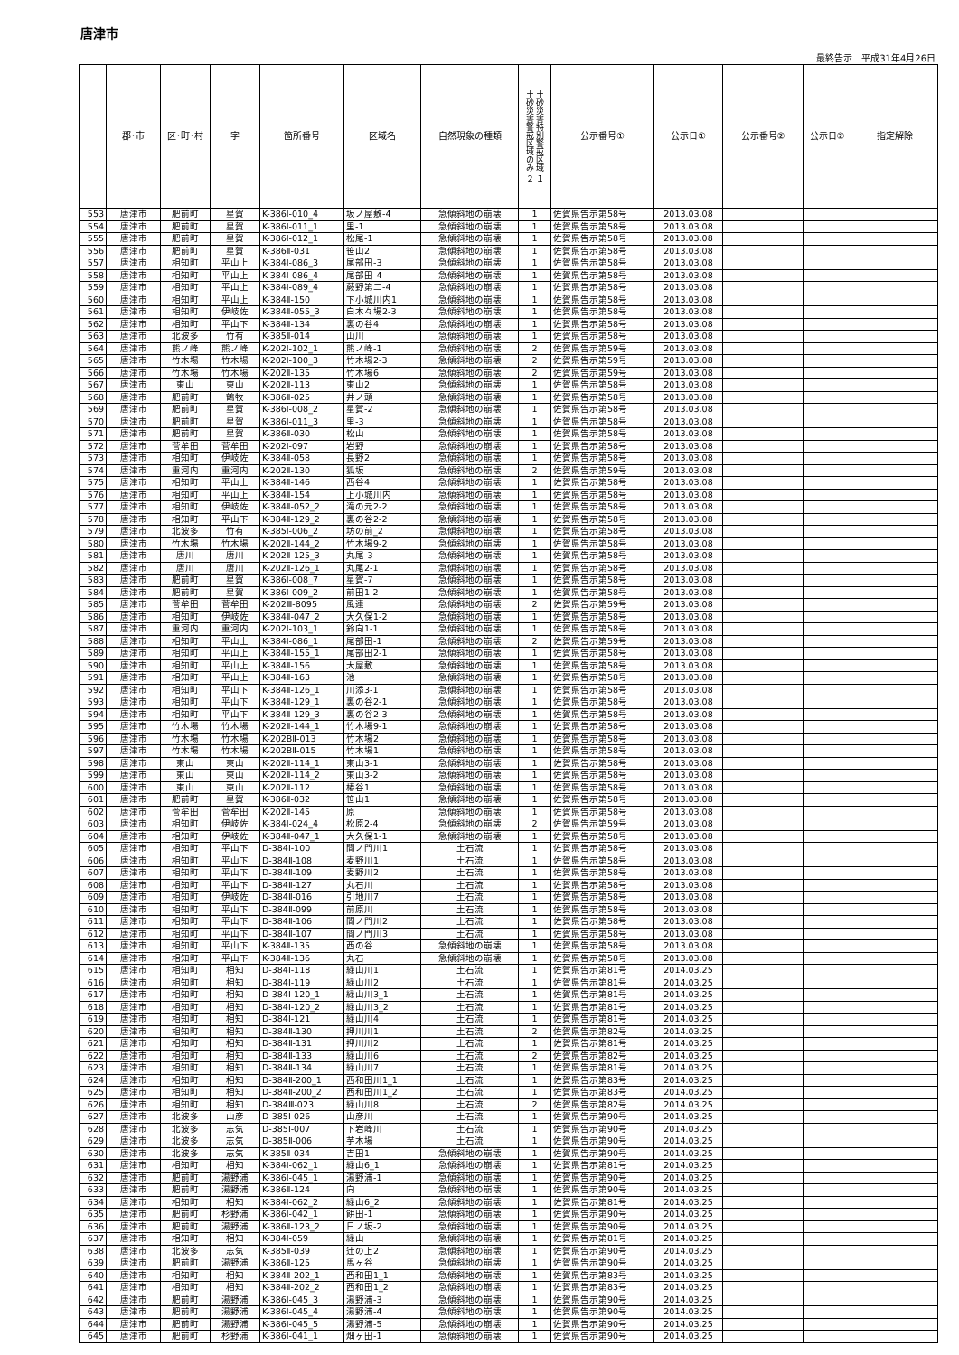唐津市
最終告示　平成31年4月26日
| | 郡･市 | 区･町･村 | 字 | 箇所番号 | 区域名 | 自然現象の種類 | 土砂災害特別警戒区域 １ 土砂災害警戒区域のみ ２ | 公示番号① | 公示日① | 公示番号② | 公示日② | 指定解除 |
| --- | --- | --- | --- | --- | --- | --- | --- | --- | --- | --- | --- | --- |
| 553 | 唐津市 | 肥前町 | 星賀 | K-386Ⅰ-010_4 | 坂ノ屋敷-4 | 急傾斜地の崩壊 | 1 | 佐賀県告示第58号 | 2013.03.08 | | | |
| 554 | 唐津市 | 肥前町 | 星賀 | K-386Ⅰ-011_1 | 里-1 | 急傾斜地の崩壊 | 1 | 佐賀県告示第58号 | 2013.03.08 | | | |
| 555 | 唐津市 | 肥前町 | 星賀 | K-386Ⅰ-012_1 | 松尾-1 | 急傾斜地の崩壊 | 1 | 佐賀県告示第58号 | 2013.03.08 | | | |
| 556 | 唐津市 | 肥前町 | 星賀 | K-386Ⅱ-031 | 笹山2 | 急傾斜地の崩壊 | 1 | 佐賀県告示第58号 | 2013.03.08 | | | |
| 557 | 唐津市 | 相知町 | 平山上 | K-384Ⅰ-086_3 | 尾部田-3 | 急傾斜地の崩壊 | 1 | 佐賀県告示第58号 | 2013.03.08 | | | |
| 558 | 唐津市 | 相知町 | 平山上 | K-384Ⅰ-086_4 | 尾部田-4 | 急傾斜地の崩壊 | 1 | 佐賀県告示第58号 | 2013.03.08 | | | |
| 559 | 唐津市 | 相知町 | 平山上 | K-384Ⅰ-089_4 | 蕨野第二-4 | 急傾斜地の崩壊 | 1 | 佐賀県告示第58号 | 2013.03.08 | | | |
| 560 | 唐津市 | 相知町 | 平山上 | K-384Ⅱ-150 | 下小城川内1 | 急傾斜地の崩壊 | 1 | 佐賀県告示第58号 | 2013.03.08 | | | |
| 561 | 唐津市 | 相知町 | 伊岐佐 | K-384Ⅱ-055_3 | 白木々場2-3 | 急傾斜地の崩壊 | 1 | 佐賀県告示第58号 | 2013.03.08 | | | |
| 562 | 唐津市 | 相知町 | 平山下 | K-384Ⅱ-134 | 裏の谷4 | 急傾斜地の崩壊 | 1 | 佐賀県告示第58号 | 2013.03.08 | | | |
| 563 | 唐津市 | 北波多 | 竹有 | K-385Ⅱ-014 | 山川 | 急傾斜地の崩壊 | 1 | 佐賀県告示第58号 | 2013.03.08 | | | |
| 564 | 唐津市 | 熊ノ峰 | 熊ノ峰 | K-202Ⅰ-102_1 | 熊ノ峰-1 | 急傾斜地の崩壊 | 2 | 佐賀県告示第59号 | 2013.03.08 | | | |
| 565 | 唐津市 | 竹木場 | 竹木場 | K-202Ⅰ-100_3 | 竹木場2-3 | 急傾斜地の崩壊 | 2 | 佐賀県告示第59号 | 2013.03.08 | | | |
| 566 | 唐津市 | 竹木場 | 竹木場 | K-202Ⅱ-135 | 竹木場6 | 急傾斜地の崩壊 | 2 | 佐賀県告示第59号 | 2013.03.08 | | | |
| 567 | 唐津市 | 東山 | 東山 | K-202Ⅱ-113 | 東山2 | 急傾斜地の崩壊 | 1 | 佐賀県告示第58号 | 2013.03.08 | | | |
| 568 | 唐津市 | 肥前町 | 鶴牧 | K-386Ⅱ-025 | 井ノ頭 | 急傾斜地の崩壊 | 1 | 佐賀県告示第58号 | 2013.03.08 | | | |
| 569 | 唐津市 | 肥前町 | 星賀 | K-386Ⅰ-008_2 | 星賀-2 | 急傾斜地の崩壊 | 1 | 佐賀県告示第58号 | 2013.03.08 | | | |
| 570 | 唐津市 | 肥前町 | 星賀 | K-386Ⅰ-011_3 | 里-3 | 急傾斜地の崩壊 | 1 | 佐賀県告示第58号 | 2013.03.08 | | | |
| 571 | 唐津市 | 肥前町 | 星賀 | K-386Ⅱ-030 | 松山 | 急傾斜地の崩壊 | 1 | 佐賀県告示第58号 | 2013.03.08 | | | |
| 572 | 唐津市 | 菅牟田 | 菅牟田 | K-202Ⅰ-097 | 岩野 | 急傾斜地の崩壊 | 1 | 佐賀県告示第58号 | 2013.03.08 | | | |
| 573 | 唐津市 | 相知町 | 伊岐佐 | K-384Ⅱ-058 | 長野2 | 急傾斜地の崩壊 | 1 | 佐賀県告示第58号 | 2013.03.08 | | | |
| 574 | 唐津市 | 重河内 | 重河内 | K-202Ⅱ-130 | 狐坂 | 急傾斜地の崩壊 | 2 | 佐賀県告示第59号 | 2013.03.08 | | | |
| 575 | 唐津市 | 相知町 | 平山上 | K-384Ⅱ-146 | 西谷4 | 急傾斜地の崩壊 | 1 | 佐賀県告示第58号 | 2013.03.08 | | | |
| 576 | 唐津市 | 相知町 | 平山上 | K-384Ⅱ-154 | 上小城川内 | 急傾斜地の崩壊 | 1 | 佐賀県告示第58号 | 2013.03.08 | | | |
| 577 | 唐津市 | 相知町 | 伊岐佐 | K-384Ⅱ-052_2 | 滝の元2-2 | 急傾斜地の崩壊 | 1 | 佐賀県告示第58号 | 2013.03.08 | | | |
| 578 | 唐津市 | 相知町 | 平山下 | K-384Ⅱ-129_2 | 裏の谷2-2 | 急傾斜地の崩壊 | 1 | 佐賀県告示第58号 | 2013.03.08 | | | |
| 579 | 唐津市 | 北波多 | 竹有 | K-385Ⅰ-006_2 | 坊の前_2 | 急傾斜地の崩壊 | 1 | 佐賀県告示第58号 | 2013.03.08 | | | |
| 580 | 唐津市 | 竹木場 | 竹木場 | K-202Ⅱ-144_2 | 竹木場9-2 | 急傾斜地の崩壊 | 1 | 佐賀県告示第58号 | 2013.03.08 | | | |
| 581 | 唐津市 | 唐川 | 唐川 | K-202Ⅱ-125_3 | 丸尾-3 | 急傾斜地の崩壊 | 1 | 佐賀県告示第58号 | 2013.03.08 | | | |
| 582 | 唐津市 | 唐川 | 唐川 | K-202Ⅱ-126_1 | 丸尾2-1 | 急傾斜地の崩壊 | 1 | 佐賀県告示第58号 | 2013.03.08 | | | |
| 583 | 唐津市 | 肥前町 | 星賀 | K-386Ⅰ-008_7 | 星賀-7 | 急傾斜地の崩壊 | 1 | 佐賀県告示第58号 | 2013.03.08 | | | |
| 584 | 唐津市 | 肥前町 | 星賀 | K-386Ⅰ-009_2 | 前田1-2 | 急傾斜地の崩壊 | 1 | 佐賀県告示第58号 | 2013.03.08 | | | |
| 585 | 唐津市 | 菅牟田 | 菅牟田 | K-202Ⅲ-8095 | 風連 | 急傾斜地の崩壊 | 2 | 佐賀県告示第59号 | 2013.03.08 | | | |
| 586 | 唐津市 | 相知町 | 伊岐佐 | K-384Ⅱ-047_2 | 大久保1-2 | 急傾斜地の崩壊 | 1 | 佐賀県告示第58号 | 2013.03.08 | | | |
| 587 | 唐津市 | 重河内 | 重河内 | K-202Ⅰ-103_1 | 鈴向1-1 | 急傾斜地の崩壊 | 1 | 佐賀県告示第58号 | 2013.03.08 | | | |
| 588 | 唐津市 | 相知町 | 平山上 | K-384Ⅰ-086_1 | 尾部田-1 | 急傾斜地の崩壊 | 2 | 佐賀県告示第59号 | 2013.03.08 | | | |
| 589 | 唐津市 | 相知町 | 平山上 | K-384Ⅱ-155_1 | 尾部田2-1 | 急傾斜地の崩壊 | 1 | 佐賀県告示第58号 | 2013.03.08 | | | |
| 590 | 唐津市 | 相知町 | 平山上 | K-384Ⅱ-156 | 大屋敷 | 急傾斜地の崩壊 | 1 | 佐賀県告示第58号 | 2013.03.08 | | | |
| 591 | 唐津市 | 相知町 | 平山上 | K-384Ⅱ-163 | 池 | 急傾斜地の崩壊 | 1 | 佐賀県告示第58号 | 2013.03.08 | | | |
| 592 | 唐津市 | 相知町 | 平山下 | K-384Ⅱ-126_1 | 川添3-1 | 急傾斜地の崩壊 | 1 | 佐賀県告示第58号 | 2013.03.08 | | | |
| 593 | 唐津市 | 相知町 | 平山下 | K-384Ⅱ-129_1 | 裏の谷2-1 | 急傾斜地の崩壊 | 1 | 佐賀県告示第58号 | 2013.03.08 | | | |
| 594 | 唐津市 | 相知町 | 平山下 | K-384Ⅱ-129_3 | 裏の谷2-3 | 急傾斜地の崩壊 | 1 | 佐賀県告示第58号 | 2013.03.08 | | | |
| 595 | 唐津市 | 竹木場 | 竹木場 | K-202Ⅱ-144_1 | 竹木場9-1 | 急傾斜地の崩壊 | 1 | 佐賀県告示第58号 | 2013.03.08 | | | |
| 596 | 唐津市 | 竹木場 | 竹木場 | K-202BⅡ-013 | 竹木場2 | 急傾斜地の崩壊 | 1 | 佐賀県告示第58号 | 2013.03.08 | | | |
| 597 | 唐津市 | 竹木場 | 竹木場 | K-202BⅡ-015 | 竹木場1 | 急傾斜地の崩壊 | 1 | 佐賀県告示第58号 | 2013.03.08 | | | |
| 598 | 唐津市 | 東山 | 東山 | K-202Ⅱ-114_1 | 東山3-1 | 急傾斜地の崩壊 | 1 | 佐賀県告示第58号 | 2013.03.08 | | | |
| 599 | 唐津市 | 東山 | 東山 | K-202Ⅱ-114_2 | 東山3-2 | 急傾斜地の崩壊 | 1 | 佐賀県告示第58号 | 2013.03.08 | | | |
| 600 | 唐津市 | 東山 | 東山 | K-202Ⅱ-112 | 椿谷1 | 急傾斜地の崩壊 | 1 | 佐賀県告示第58号 | 2013.03.08 | | | |
| 601 | 唐津市 | 肥前町 | 星賀 | K-386Ⅱ-032 | 笹山1 | 急傾斜地の崩壊 | 1 | 佐賀県告示第58号 | 2013.03.08 | | | |
| 602 | 唐津市 | 菅牟田 | 菅牟田 | K-202Ⅱ-145 | 原 | 急傾斜地の崩壊 | 1 | 佐賀県告示第58号 | 2013.03.08 | | | |
| 603 | 唐津市 | 相知町 | 伊岐佐 | K-384Ⅰ-024_4 | 松原2-4 | 急傾斜地の崩壊 | 2 | 佐賀県告示第59号 | 2013.03.08 | | | |
| 604 | 唐津市 | 相知町 | 伊岐佐 | K-384Ⅱ-047_1 | 大久保1-1 | 急傾斜地の崩壊 | 1 | 佐賀県告示第58号 | 2013.03.08 | | | |
| 605 | 唐津市 | 相知町 | 平山下 | D-384Ⅰ-100 | 間ノ門川1 | 土石流 | 1 | 佐賀県告示第58号 | 2013.03.08 | | | |
| 606 | 唐津市 | 相知町 | 平山下 | D-384Ⅱ-108 | 麦野川1 | 土石流 | 1 | 佐賀県告示第58号 | 2013.03.08 | | | |
| 607 | 唐津市 | 相知町 | 平山下 | D-384Ⅱ-109 | 麦野川2 | 土石流 | 1 | 佐賀県告示第58号 | 2013.03.08 | | | |
| 608 | 唐津市 | 相知町 | 平山下 | D-384Ⅱ-127 | 丸石川 | 土石流 | 1 | 佐賀県告示第58号 | 2013.03.08 | | | |
| 609 | 唐津市 | 相知町 | 伊岐佐 | D-384Ⅱ-016 | 引地川7 | 土石流 | 1 | 佐賀県告示第58号 | 2013.03.08 | | | |
| 610 | 唐津市 | 相知町 | 平山下 | D-384Ⅱ-099 | 前原川 | 土石流 | 1 | 佐賀県告示第58号 | 2013.03.08 | | | |
| 611 | 唐津市 | 相知町 | 平山下 | D-384Ⅱ-106 | 間ノ門川2 | 土石流 | 1 | 佐賀県告示第58号 | 2013.03.08 | | | |
| 612 | 唐津市 | 相知町 | 平山下 | D-384Ⅱ-107 | 間ノ門川3 | 土石流 | 1 | 佐賀県告示第58号 | 2013.03.08 | | | |
| 613 | 唐津市 | 相知町 | 平山下 | K-384Ⅱ-135 | 西の谷 | 急傾斜地の崩壊 | 1 | 佐賀県告示第58号 | 2013.03.08 | | | |
| 614 | 唐津市 | 相知町 | 平山下 | K-384Ⅱ-136 | 丸石 | 急傾斜地の崩壊 | 1 | 佐賀県告示第58号 | 2013.03.08 | | | |
| 615 | 唐津市 | 相知町 | 相知 | D-384Ⅰ-118 | 緑山川1 | 土石流 | 1 | 佐賀県告示第81号 | 2014.03.25 | | | |
| 616 | 唐津市 | 相知町 | 相知 | D-384Ⅰ-119 | 緑山川2 | 土石流 | 1 | 佐賀県告示第81号 | 2014.03.25 | | | |
| 617 | 唐津市 | 相知町 | 相知 | D-384Ⅰ-120_1 | 緑山川3_1 | 土石流 | 1 | 佐賀県告示第81号 | 2014.03.25 | | | |
| 618 | 唐津市 | 相知町 | 相知 | D-384Ⅰ-120_2 | 緑山川3_2 | 土石流 | 1 | 佐賀県告示第81号 | 2014.03.25 | | | |
| 619 | 唐津市 | 相知町 | 相知 | D-384Ⅰ-121 | 緑山川4 | 土石流 | 1 | 佐賀県告示第81号 | 2014.03.25 | | | |
| 620 | 唐津市 | 相知町 | 相知 | D-384Ⅱ-130 | 押川川1 | 土石流 | 2 | 佐賀県告示第82号 | 2014.03.25 | | | |
| 621 | 唐津市 | 相知町 | 相知 | D-384Ⅱ-131 | 押川川2 | 土石流 | 1 | 佐賀県告示第81号 | 2014.03.25 | | | |
| 622 | 唐津市 | 相知町 | 相知 | D-384Ⅱ-133 | 緑山川6 | 土石流 | 2 | 佐賀県告示第82号 | 2014.03.25 | | | |
| 623 | 唐津市 | 相知町 | 相知 | D-384Ⅱ-134 | 緑山川7 | 土石流 | 1 | 佐賀県告示第81号 | 2014.03.25 | | | |
| 624 | 唐津市 | 相知町 | 相知 | D-384Ⅱ-200_1 | 西和田川1_1 | 土石流 | 1 | 佐賀県告示第83号 | 2014.03.25 | | | |
| 625 | 唐津市 | 相知町 | 相知 | D-384Ⅱ-200_2 | 西和田川1_2 | 土石流 | 1 | 佐賀県告示第83号 | 2014.03.25 | | | |
| 626 | 唐津市 | 相知町 | 相知 | D-384Ⅲ-023 | 緑山川8 | 土石流 | 2 | 佐賀県告示第82号 | 2014.03.25 | | | |
| 627 | 唐津市 | 北波多 | 山彦 | D-385Ⅰ-026 | 山彦川 | 土石流 | 1 | 佐賀県告示第90号 | 2014.03.25 | | | |
| 628 | 唐津市 | 北波多 | 志気 | D-385Ⅰ-007 | 下岩峰川 | 土石流 | 1 | 佐賀県告示第90号 | 2014.03.25 | | | |
| 629 | 唐津市 | 北波多 | 志気 | D-385Ⅱ-006 | 芋木場 | 土石流 | 1 | 佐賀県告示第90号 | 2014.03.25 | | | |
| 630 | 唐津市 | 北波多 | 志気 | K-385Ⅱ-034 | 吉田1 | 急傾斜地の崩壊 | 1 | 佐賀県告示第90号 | 2014.03.25 | | | |
| 631 | 唐津市 | 相知町 | 相知 | K-384Ⅰ-062_1 | 緑山6_1 | 急傾斜地の崩壊 | 1 | 佐賀県告示第81号 | 2014.03.25 | | | |
| 632 | 唐津市 | 肥前町 | 湯野浦 | K-386Ⅰ-045_1 | 湯野浦-1 | 急傾斜地の崩壊 | 1 | 佐賀県告示第90号 | 2014.03.25 | | | |
| 633 | 唐津市 | 肥前町 | 湯野浦 | K-386Ⅱ-124 | 向 | 急傾斜地の崩壊 | 1 | 佐賀県告示第90号 | 2014.03.25 | | | |
| 634 | 唐津市 | 相知町 | 相知 | K-384Ⅰ-062_2 | 緑山6_2 | 急傾斜地の崩壊 | 1 | 佐賀県告示第81号 | 2014.03.25 | | | |
| 635 | 唐津市 | 肥前町 | 杉野浦 | K-386Ⅰ-042_1 | 餅田-1 | 急傾斜地の崩壊 | 1 | 佐賀県告示第90号 | 2014.03.25 | | | |
| 636 | 唐津市 | 肥前町 | 湯野浦 | K-386Ⅱ-123_2 | 日ノ坂-2 | 急傾斜地の崩壊 | 1 | 佐賀県告示第90号 | 2014.03.25 | | | |
| 637 | 唐津市 | 相知町 | 相知 | K-384Ⅰ-059 | 緑山 | 急傾斜地の崩壊 | 1 | 佐賀県告示第81号 | 2014.03.25 | | | |
| 638 | 唐津市 | 北波多 | 志気 | K-385Ⅱ-039 | 辻の上2 | 急傾斜地の崩壊 | 1 | 佐賀県告示第90号 | 2014.03.25 | | | |
| 639 | 唐津市 | 肥前町 | 湯野浦 | K-386Ⅱ-125 | 馬ヶ谷 | 急傾斜地の崩壊 | 1 | 佐賀県告示第90号 | 2014.03.25 | | | |
| 640 | 唐津市 | 相知町 | 相知 | K-384Ⅱ-202_1 | 西和田1_1 | 急傾斜地の崩壊 | 1 | 佐賀県告示第83号 | 2014.03.25 | | | |
| 641 | 唐津市 | 相知町 | 相知 | K-384Ⅱ-202_2 | 西和田1_2 | 急傾斜地の崩壊 | 1 | 佐賀県告示第83号 | 2014.03.25 | | | |
| 642 | 唐津市 | 肥前町 | 湯野浦 | K-386Ⅰ-045_3 | 湯野浦-3 | 急傾斜地の崩壊 | 1 | 佐賀県告示第90号 | 2014.03.25 | | | |
| 643 | 唐津市 | 肥前町 | 湯野浦 | K-386Ⅰ-045_4 | 湯野浦-4 | 急傾斜地の崩壊 | 1 | 佐賀県告示第90号 | 2014.03.25 | | | |
| 644 | 唐津市 | 肥前町 | 湯野浦 | K-386Ⅰ-045_5 | 湯野浦-5 | 急傾斜地の崩壊 | 1 | 佐賀県告示第90号 | 2014.03.25 | | | |
| 645 | 唐津市 | 肥前町 | 杉野浦 | K-386Ⅰ-041_1 | 畑ヶ田-1 | 急傾斜地の崩壊 | 1 | 佐賀県告示第90号 | 2014.03.25 | | | |